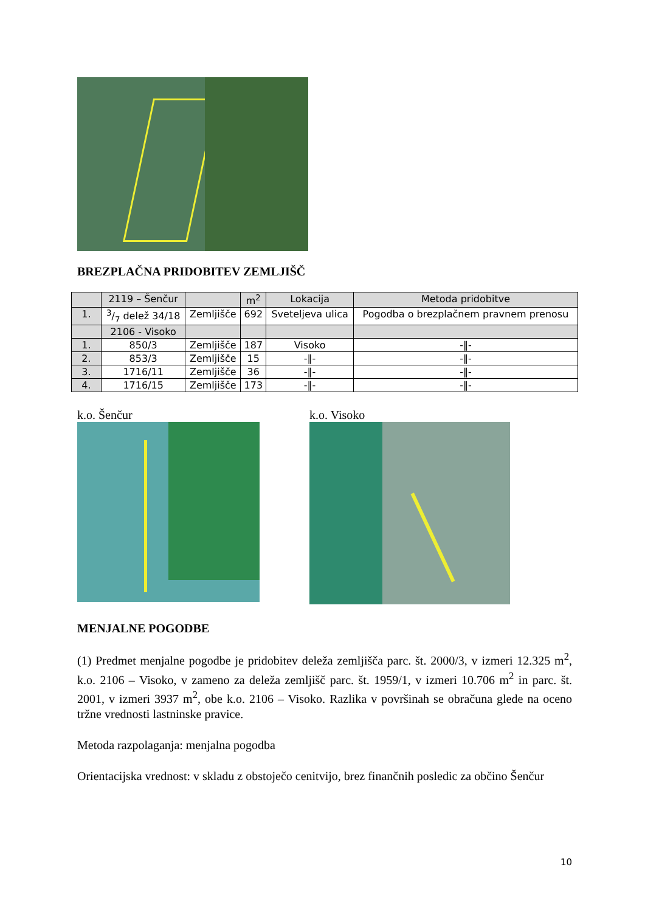BREZPLAČNA PRIDOBITEV ZEMLJIŠČ
| | 2119 – Šenčur | | m<sup>2</sup> | Lokacija | Metoda pridobitve |
| 1. | 3/7 delež 34/18 | Zemljišče | 692 | Sveteljeva ulica | Pogodba o brezplačnem pravnem prenosu |
| | 2106 - Visoko | | | | |
| 1. | 850/3 | Zemljišče | 187 | Visoko | -‖- |
| 2. | 853/3 | Zemljišče | 15 | -‖- | -‖- |
| 3. | 1716/11 | Zemljišče | 36 | -‖- | -‖- |
| 4. | 1716/15 | Zemljišče | 173 | -‖- | -‖- |
k.o. Šenčur k.o. Visoko
MENJALNE POGODBE
(1) Predmet menjalne pogodbe je pridobitev deleža zemljišča parc. št. 2000/3, v izmeri 12.325 m<sup>2</sup>, k.o. 2106 – Visoko, v zameno za deleža zemljišč parc. št. 1959/1, v izmeri 10.706 m<sup>2</sup> in parc. št. 2001, v izmeri 3937 m<sup>2</sup>, obe k.o. 2106 – Visoko. Razlika v površinah se obračuna glede na oceno tržne vrednosti lastninske pravice.
Metoda razpolaganja: menjalna pogodba
Orientacijska vrednost: v skladu z obstoječo cenitvijo, brez finančnih posledic za občino Šenčur
10